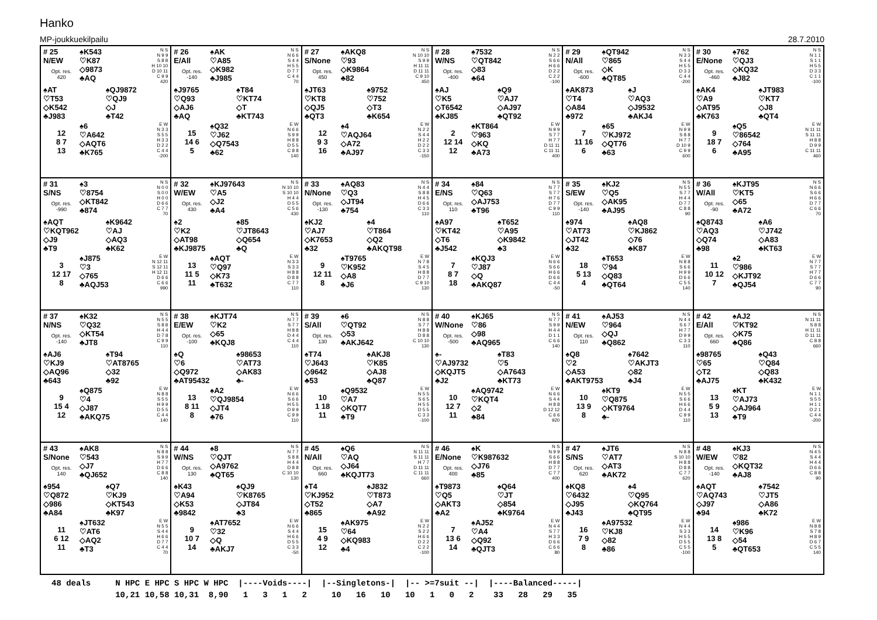Hanko
MP-joukkuekilpailu 28.7.2010
# 25
N/EW
Opt. res.
420
♠K543
♡K87
◇9873
♣AQ
N S
N 9 9
S 8 8
H 10 10
D 10 11
C 9 9
420
♠AT
♡T53
◇K542
♣J983
♠QJ9872
♡QJ9
◇J
♣T42
12
8 7
13
♠6
♡A642
◇AQT6
♣K765
E W
N 3 3
S 5 5
H 3 3
D 2 2
C 4 4
-200
# 26
E/All
Opt. res.
-140
♠AK
♡A85
◇K982
♣J985
N S
N 6 6
S 4 4
H 5 5
D 7 7
C 4 4
70
♠J9765
♡Q93
◇AJ6
♣AQ
♠T84
♡KT74
◇T
♣KT743
15
14 6
5
♠Q32
♡J62
◇Q7543
♣62
E W
N 6 6
S 9 9
H 8 8
D 5 5
C 8 8
140
# 27
S/None
Opt. res.
450
♠AKQ8
♡93
◇K9864
♣82
N S
N 10 10
S 9 9
H 11 11
D 11 11
C 9 10
450
♠JT63
♡KT8
◇QJ5
♣QT3
♠9752
♡752
◇T3
♣K654
12
9 3
16
♠4
♡AQJ64
◇A72
♣AJ97
E W
N 2 2
S 4 4
H 2 2
D 2 2
C 3 3
-150
# 28
W/NS
Opt. res.
-400
♠7532
♡QT842
◇83
♣64
N S
N 2 2
S 6 6
H 6 6
D 2 2
C 2 2
-100
♠AJ
♡K5
◇T6542
♣KJ85
♠Q9
♡AJ7
◇AJ97
♣QT92
2
12 14
12
♠KT864
♡963
◇KQ
♣A73
E W
N 9 9
S 7 7
H 7 7
D 11 11
C 11 11
400
# 29
N/All
Opt. res.
-600
♠QT942
♡865
◇K
♣QT85
N S
N 3 3
S 4 4
H 5 5
D 3 3
C 4 4
-200
♠AK873
♡T4
◇A84
♣972
♠J
♡AQ3
◇J9532
♣AKJ4
7
11 16
6
♠65
♡KJ972
◇QT76
♣63
E W
N 9 9
S 8 8
H 7 7
D 10 9
C 9 9
600
# 30
E/None
Opt. res.
-460
♠762
♡QJ3
◇KQ32
♣J82
N S
N 1 1
S 1 1
H 5 5
D 3 3
C 1 1
-100
♠AK4
♡A9
◇AT95
♣K763
♠JT983
♡KT7
◇J8
♣QT4
9
18 7
6
♠Q5
♡86542
◇764
♣A95
E W
N 11 11
S 11 11
H 8 8
D 9 9
C 11 11
460
# 31
S/NS
Opt. res.
-990
♠3
♡8754
◇KT842
♣874
N S
N 0 0
S 0 0
H 0 0
D 6 6
C 7 7
70
♠AQT
♡KQT962
◇J9
♣T9
♠K9642
♡AJ
◇AQ3
♣K62
3
12 17
8
♠J875
♡3
◇765
♣AQJ53
E W
N 12 11
S 12 11
H 12 11
D 6 6
C 6 6
990
# 32
W/EW
Opt. res.
430
♠KJ97643
♡A5
◇J2
♣A4
N S
N 10 10
S 10 10
H 4 4
D 5 5
C 5 6
430
♠2
♡K2
◇AT98
♣KJ9875
♠85
♡JT8643
◇Q654
♣Q
13
11 5
11
♠AQT
♡Q97
◇K73
♣T632
E W
N 3 3
S 3 3
H 8 8
D 8 8
C 7 7
110
# 33
N/None
Opt. res.
-130
♠AQ83
♡Q3
◇JT94
♣754
N S
N 4 4
S 8 8
H 4 5
D 6 6
C 3 3
110
♠KJ2
♡AJ7
◇K7653
♣32
♠4
♡T864
◇Q2
♣AKQT98
9
12 11
8
♠T9765
♡K952
◇A8
♣J6
E W
N 7 8
S 4 5
H 8 8
D 7 7
C 9 10
130
# 34
E/NS
Opt. res.
110
♠84
♡Q63
◇AJ753
♣T96
N S
N 7 7
S 7 7
H 7 6
D 7 7
C 9 9
110
♠A97
♡KT42
◇T6
♣J542
♠T652
♡A95
◇K9842
♣3
7
8 7
18
♠KQJ3
♡J87
◇Q
♣AKQ87
E W
N 6 6
S 6 6
H 6 6
D 6 6
C 4 4
-50
# 35
S/EW
Opt. res.
-140
♠KJ2
♡Q5
◇AK95
♣AJ95
N S
N 5 5
S 7 7
H 4 4
D 7 7
C 8 8
90
♠974
♡AT73
◇JT42
♣32
♠AQ8
♡KJ862
◇76
♣K87
18
5 13
4
♠T653
♡94
◇Q83
♣QT64
E W
N 8 8
S 6 6
H 9 9
D 6 6
C 5 5
140
# 36
W/All
Opt. res.
-90
♠KJT95
♡KT5
◇65
♣A72
N S
N 6 6
S 6 6
H 6 6
D 7 7
C 6 6
70
♠Q8743
♡AQ3
◇Q74
♣98
♠A6
♡J742
◇A83
♣KT63
11
10 12
7
♠2
♡986
◇KJT92
♣QJ54
E W
N 7 7
S 7 7
H 7 7
D 6 6
C 7 7
90
# 37
N/NS
Opt. res.
-140
♠K32
♡Q32
◇KT54
♣JT8
N S
N 5 5
S 8 8
H 4 4
D 7 8
C 9 9
110
♠AJ6
♡KJ9
◇AQ96
♣643
♠T94
♡AT8765
◇32
♣92
9
15 4
12
♠Q875
♡4
◇J87
♣AKQ75
E W
N 8 8
S 5 5
H 9 9
D 5 5
C 4 4
140
# 38
E/EW
Opt. res.
-100
♠KJT74
♡K2
◇65
♣KQJ8
N S
N 7 7
S 7 7
H 8 8
D 4 4
C 4 4
110
♠Q
♡6
◇Q972
♣AT95432
♠98653
♡AT73
◇AK83
♣-
13
8 11
8
♠A2
♡QJ9854
◇JT4
♣76
E W
N 6 6
S 6 6
H 5 5
D 9 9
C 9 9
110
# 39
S/All
Opt. res.
130
♠6
♡QT92
◇53
♣AKJ642
N S
N 8 8
S 7 7
H 8 8
D 8 8
C 10 10
130
♠T74
♡J643
◇9642
♣53
♠AKJ8
♡K85
◇AJ8
♣Q87
10
1 18
11
♠Q9532
♡A7
◇KQT7
♣T9
E W
N 5 5
S 6 5
H 5 5
D 5 5
C 3 3
-100
# 40
W/None
Opt. res.
-500
♠KJ65
♡86
◇98
♣AQ965
N S
N 7 7
S 9 9
H 4 4
D 1 1
C 6 6
140
♠-
♡AJ9732
◇KQJT5
♣J2
♠T83
♡5
◇A7643
♣KT73
10
12 7
11
♠AQ9742
♡KQT4
◇2
♣84
E W
N 6 6
S 4 4
H 8 8
D 12 12
C 6 6
920
# 41
N/EW
Opt. res.
110
♠AJ53
♡964
◇QJ
♣Q862
N S
N 4 4
S 6 7
H 7 7
D 9 9
C 3 3
110
♠Q8
♡2
◇A53
♣AKT9753
♠7642
♡AKJT3
◇82
♣J4
10
13 9
8
♠KT9
♡Q875
◇KT9764
♣-
E W
N 5 5
S 6 6
H 6 6
D 4 4
C 9 9
110
# 42
E/All
Opt. res.
660
♠AJ2
♡KT92
◇K75
♣Q86
N S
N 11 11
S 8 8
H 11 11
D 11 11
C 8 8
660
♠98765
♡65
◇T2
♣AJ75
♠Q43
♡Q84
◇Q83
♣K432
13
5 9
13
♠KT
♡AJ73
◇AJ964
♣T9
E W
N 1 1
S 5 5
H 1 1
D 2 1
C 4 4
-200
# 43
S/None
Opt. res.
140
♠AK8
♡543
◇J7
♣QJ652
N S
N 8 8
S 9 9
H 7 7
D 6 6
C 8 8
140
♠954
♡Q872
◇986
♣A84
♠Q7
♡KJ9
◇KT543
♣K97
11
6 12
11
♠JT632
♡AT6
◇AQ2
♣T3
E W
N 5 5
S 4 4
H 6 6
D 7 7
C 4 4
70
# 44
W/NS
Opt. res.
130
♠8
♡QJT
◇A9762
♣QT65
N S
N 7 7
S 8 8
H 4 4
D 8 8
C 10 10
130
♠K43
♡A94
◇K53
♣9842
♠QJ9
♡K8765
◇JT84
♣3
9
10 7
14
♠AT7652
♡32
◇Q
♣AKJ7
E W
N 6 6
S 4 4
H 6 6
D 5 5
C 3 3
-50
# 45
N/All
Opt. res.
660
♠Q6
♡AQ
◇J64
♣KQJT73
N S
N 11 11
S 11 11
H 7 7
D 11 11
C 11 11
660
♠T4
♡KJ952
◇T52
♣865
♠J832
♡T873
◇A7
♣A92
15
4 9
12
♠AK975
♡64
◇KQ983
♣4
E W
N 2 2
S 2 2
H 6 6
D 2 2
C 2 2
-100
# 46
E/None
Opt. res.
400
♠K
♡K987632
◇J76
♣85
N S
N 9 9
S 6 6
H 8 8
D 7 7
C 7 7
400
♠T9873
♡Q5
◇AKT3
♣A2
♠Q64
♡JT
◇854
♣K9764
7
13 6
14
♠AJ52
♡A4
◇Q92
♣QJT3
E W
N 4 4
S 7 7
H 3 3
D 6 6
C 6 6
80
# 47
S/NS
Opt. res.
620
♠JT6
♡AT7
◇AT3
♣AK72
N S
N 8 8
S 10 10
H 8 8
D 8 8
C 7 7
620
♠KQ8
♡6432
◇J95
♣J43
♠4
♡Q95
◇KQ764
♣QT95
16
7 9
8
♠A97532
♡KJ8
◇82
♣86
E W
N 4 4
S 3 3
H 5 5
D 5 5
C 5 5
-100
# 48
W/EW
Opt. res.
-140
♠KJ3
♡82
◇KQT32
♣AJ8
N S
N 4 5
S 4 4
H 4 4
D 6 6
C 8 8
90
♠AQT
♡AQ743
◇J97
♣94
♠7542
♡JT5
◇A86
♣K72
14
13 8
5
♠986
♡K96
◇54
♣QT653
E W
N 8 8
S 7 8
H 8 9
D 6 7
C 5 5
140
48 deals N HPC E HPC S HPC W HPC |----Voids----| |--Singletons-| |-- >=7suit --| |----Balanced-----| 10,21 10,58 10,31 8,90 1 3 1 2 10 16 10 10 1 0 2 33 28 29 35